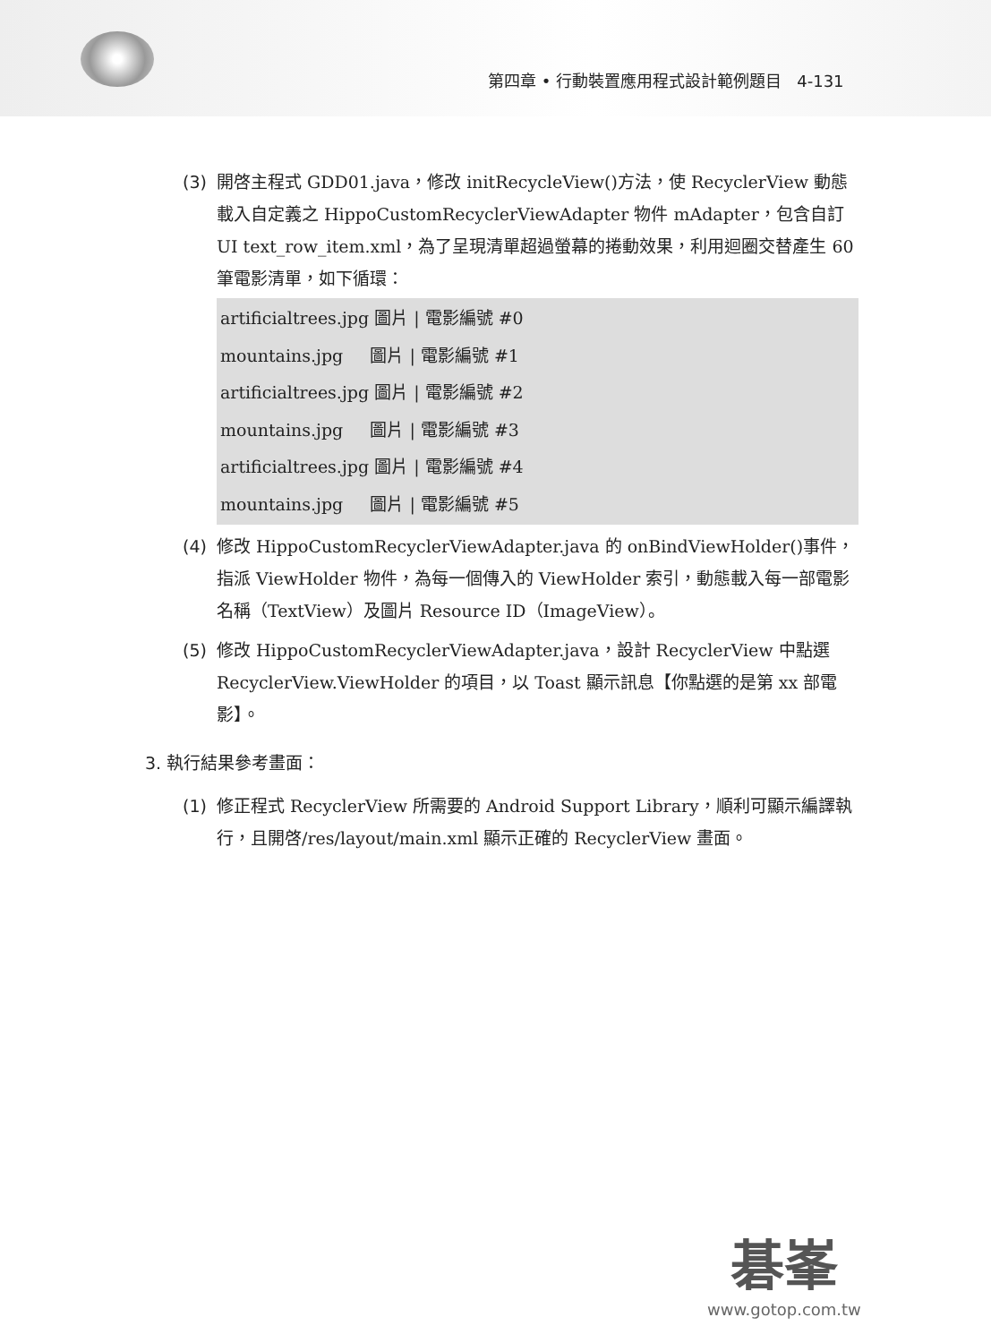第四章 • 行動裝置應用程式設計範例題目 4-131
(3) 開啓主程式 GDD01.java，修改 initRecycleView()方法，使 RecyclerView 動態載入自定義之 HippoCustomRecyclerViewAdapter 物件 mAdapter，包含自訂 UI text_row_item.xml，為了呈現清單超過螢幕的捲動效果，利用迴圈交替產生 60 筆電影清單，如下循環：
artificialtrees.jpg 圖片 | 電影編號 #0 mountains.jpg 圖片 | 電影編號 #1 artificialtrees.jpg 圖片 | 電影編號 #2 mountains.jpg 圖片 | 電影編號 #3 artificialtrees.jpg 圖片 | 電影編號 #4 mountains.jpg 圖片 | 電影編號 #5
(4) 修改 HippoCustomRecyclerViewAdapter.java 的 onBindViewHolder()事件，指派 ViewHolder 物件，為每一個傳入的 ViewHolder 索引，動態載入每一部電影名稱（TextView）及圖片 Resource ID（ImageView）。
(5) 修改 HippoCustomRecyclerViewAdapter.java，設計 RecyclerView 中點選 RecyclerView.ViewHolder 的項目，以 Toast 顯示訊息【你點選的是第 xx 部電影】。
3. 執行結果參考畫面：
(1) 修正程式 RecyclerView 所需要的 Android Support Library，順利可顯示編譯執行，且開啓/res/layout/main.xml 顯示正確的 RecyclerView 畫面。
碁峯
www.gotop.com.tw